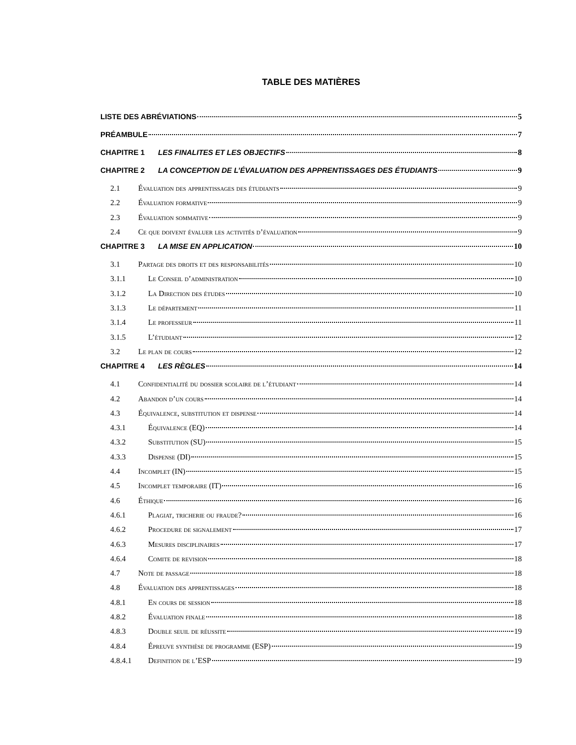TABLE DES MATIÈRES
LISTE DES ABRÉVIATIONS 5
PRÉAMBULE 7
CHAPITRE 1 LES FINALITES ET LES OBJECTIFS 8
CHAPITRE 2 LA CONCEPTION DE L’ÉVALUATION DES APPRENTISSAGES DES ÉTUDIANTS 9
2.1 Évaluation des apprentissages des étudiants 9
2.2 Évaluation formative 9
2.3 Évaluation sommative 9
2.4 Ce que doivent évaluer les activités d’évaluation 9
CHAPITRE 3 LA MISE EN APPLICATION 10
3.1 Partage des droits et des responsabilités 10
3.1.1 Le Conseil d’administration 10
3.1.2 La Direction des études 10
3.1.3 Le département 11
3.1.4 Le professeur 11
3.1.5 L’étudiant 12
3.2 Le plan de cours 12
CHAPITRE 4 LES RÈGLES 14
4.1 Confidentialité du dossier scolaire de l’étudiant 14
4.2 Abandon d’un cours 14
4.3 Équivalence, substitution et dispense 14
4.3.1 Équivalence (EQ) 14
4.3.2 Substitution (SU) 15
4.3.3 Dispense (DI) 15
4.4 Incomplet (IN) 15
4.5 Incomplet temporaire (IT) 16
4.6 Éthique 16
4.6.1 Plagiat, tricherie ou fraude? 16
4.6.2 Procedure de signalement 17
4.6.3 Mesures disciplinaires 17
4.6.4 Comite de revision 18
4.7 Note de passage 18
4.8 Évaluation des apprentissages 18
4.8.1 En cours de session 18
4.8.2 Évaluation finale 18
4.8.3 Double seuil de réussite 19
4.8.4 Épreuve synthèse de programme (ESP) 19
4.8.4.1 Definition de l’ESP 19